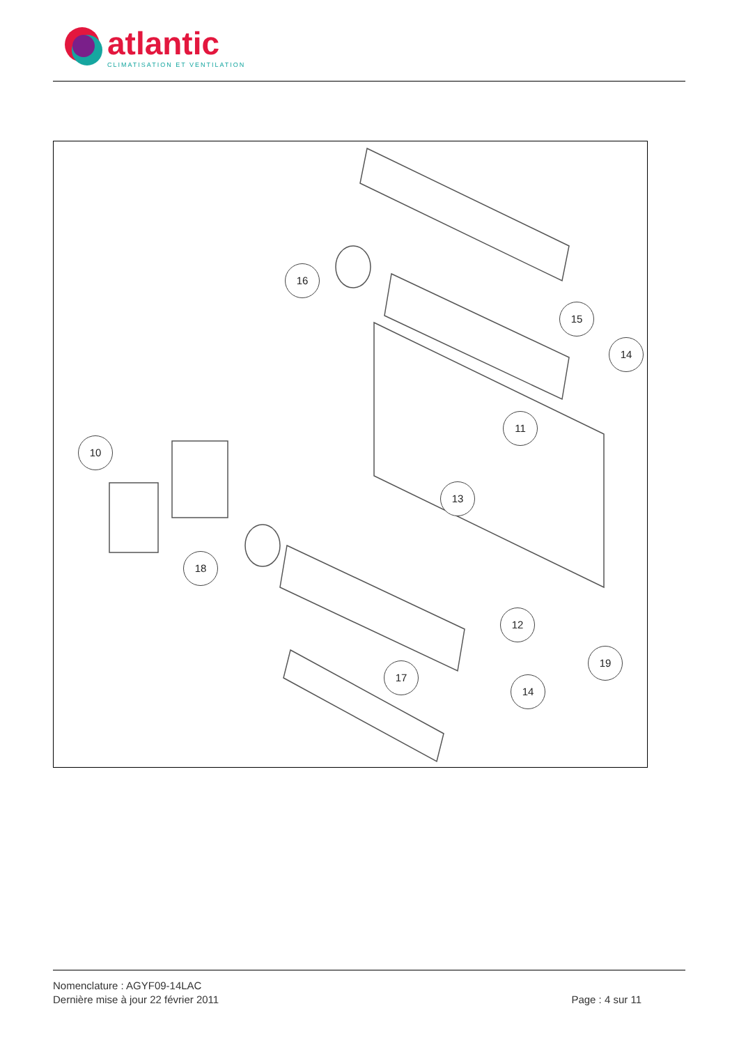atlantic
CLIMATISATION ET VENTILATION
16
15
14
11
10
13
18
12
19
17
14
Nomenclature : AGYF09-14LAC
Dernière mise à jour 22 février 2011
Page : 4 sur 11